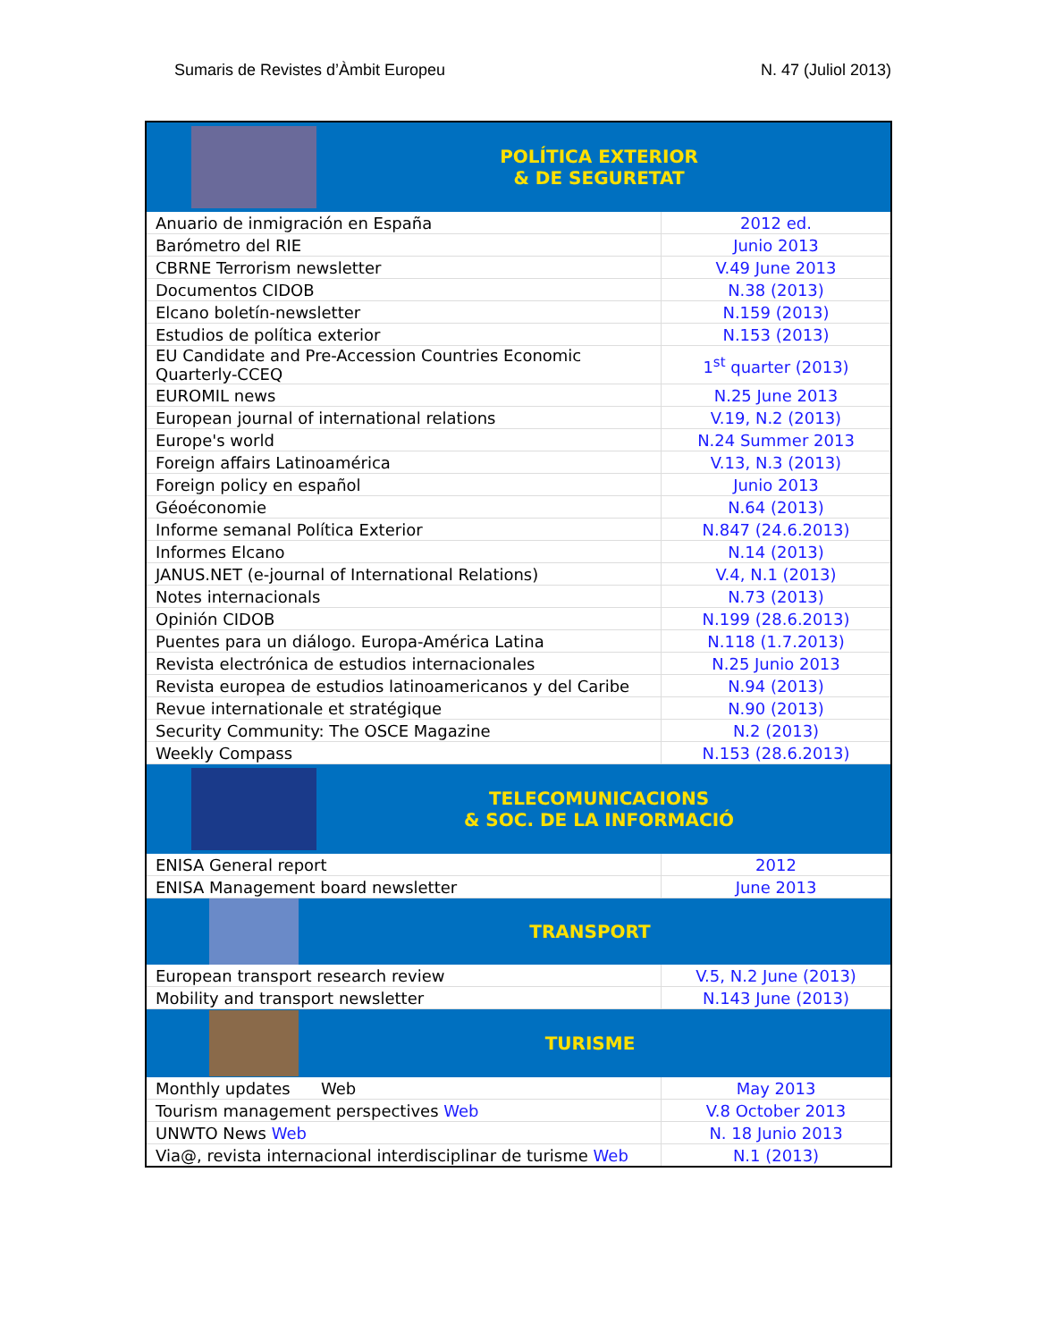Sumaris de Revistes d’Àmbit Europeu N. 47 (Juliol 2013)
| POLÍTICA EXTERIOR & DE SEGURETAT | |
| Anuario de inmigración en España | 2012 ed. |
| Barómetro del RIE | Junio 2013 |
| CBRNE Terrorism newsletter | V.49 June 2013 |
| Documentos CIDOB | N.38 (2013) |
| Elcano boletín-newsletter | N.159 (2013) |
| Estudios de política exterior | N.153 (2013) |
| EU Candidate and Pre-Accession Countries Economic Quarterly-CCEQ | 1<sup>st</sup> quarter (2013) |
| EUROMIL news | N.25 June 2013 |
| European journal of international relations | V.19, N.2 (2013) |
| Europe's world | N.24 Summer 2013 |
| Foreign affairs Latinoamérica | V.13, N.3 (2013) |
| Foreign policy en español | Junio 2013 |
| Géoéconomie | N.64 (2013) |
| Informe semanal Política Exterior | N.847 (24.6.2013) |
| Informes Elcano | N.14 (2013) |
| JANUS.NET (e-journal of International Relations) | V.4, N.1 (2013) |
| Notes internacionals | N.73 (2013) |
| Opinión CIDOB | N.199 (28.6.2013) |
| Puentes para un diálogo. Europa-América Latina | N.118 (1.7.2013) |
| Revista electrónica de estudios internacionales | N.25 Junio 2013 |
| Revista europea de estudios latinoamericanos y del Caribe | N.94 (2013) |
| Revue internationale et stratégique | N.90 (2013) |
| Security Community: The OSCE Magazine | N.2 (2013) |
| Weekly Compass | N.153 (28.6.2013) |
| TELECOMUNICACIONS & SOC. DE LA INFORMACIÓ | |
| ENISA General report | 2012 |
| ENISA Management board newsletter | June 2013 |
| TRANSPORT | |
| European transport research review | V.5, N.2 June (2013) |
| Mobility and transport newsletter | N.143 June (2013) |
| TURISME | |
| Monthly updates Web | May 2013 |
| Tourism management perspectives Web | V.8 October 2013 |
| UNWTO News Web | N. 18 Junio 2013 |
| Via@, revista internacional interdisciplinar de turisme Web | N.1 (2013) |